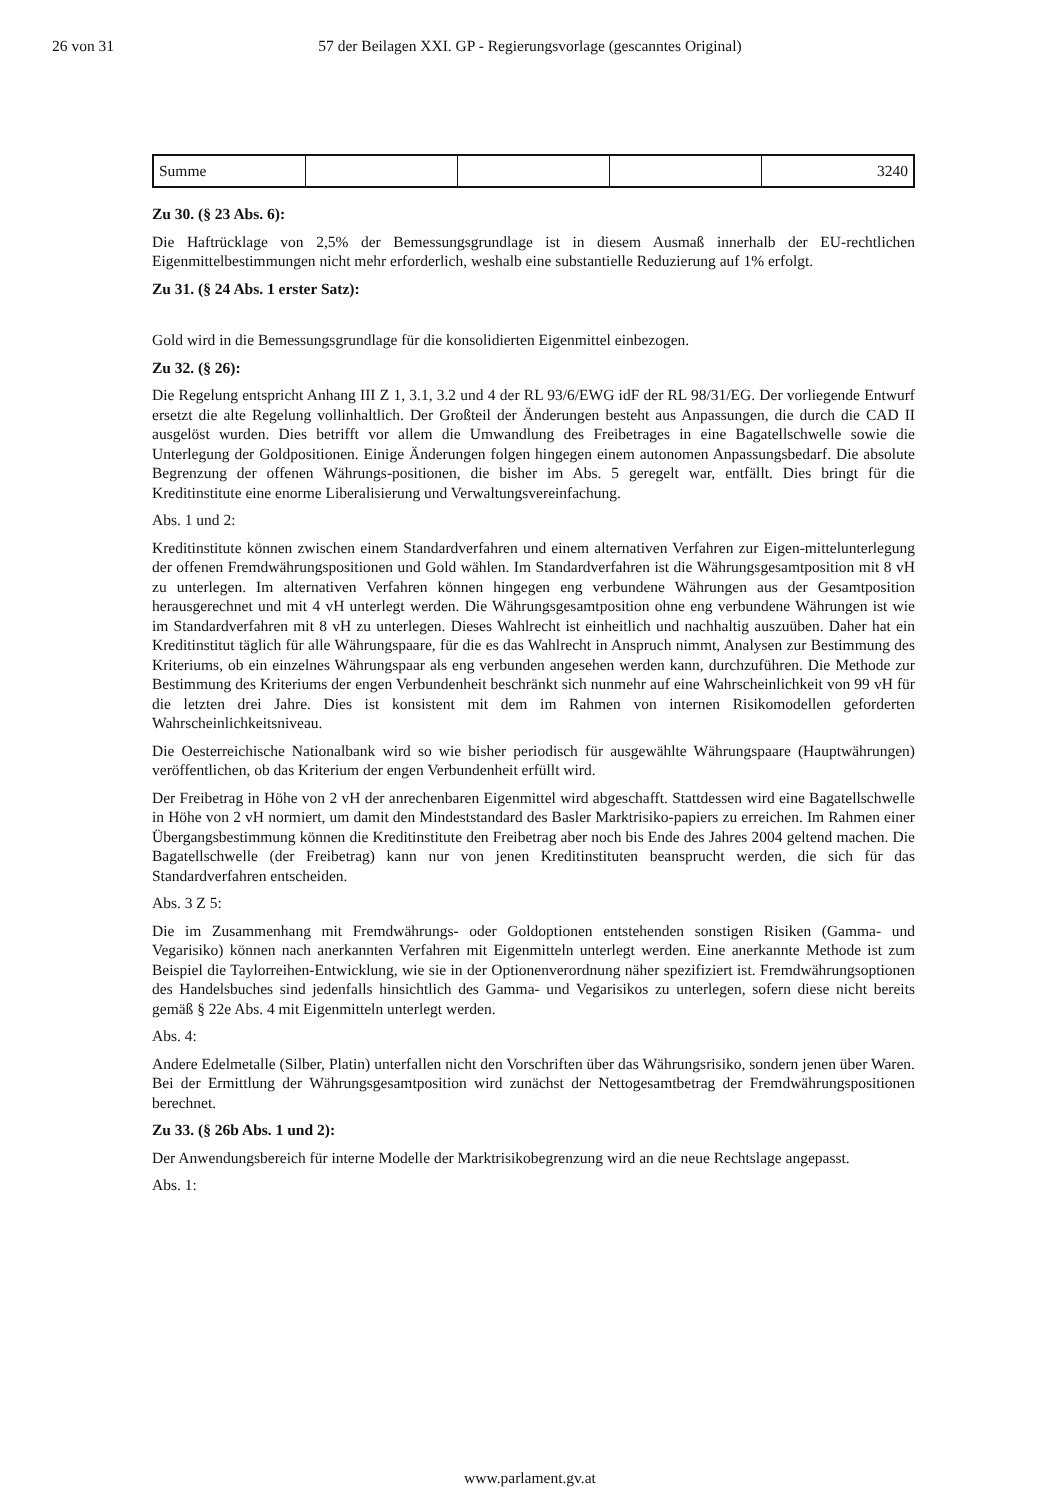26 von 31 57 der Beilagen XXI. GP - Regierungsvorlage (gescanntes Original)
| Summe | | | | 3240 |
Zu 30. (§ 23 Abs. 6):
Die Haftrücklage von 2,5% der Bemessungsgrundlage ist in diesem Ausmaß innerhalb der EU-rechtlichen Eigenmittelbestimmungen nicht mehr erforderlich, weshalb eine substantielle Reduzierung auf 1% erfolgt.
Zu 31. (§ 24 Abs. 1 erster Satz):
Gold wird in die Bemessungsgrundlage für die konsolidierten Eigenmittel einbezogen.
Zu 32. (§ 26):
Die Regelung entspricht Anhang III Z 1, 3.1, 3.2 und 4 der RL 93/6/EWG idF der RL 98/31/EG. Der vorliegende Entwurf ersetzt die alte Regelung vollinhaltlich. Der Großteil der Änderungen besteht aus Anpassungen, die durch die CAD II ausgelöst wurden. Dies betrifft vor allem die Umwandlung des Freibetrages in eine Bagatellschwelle sowie die Unterlegung der Goldpositionen. Einige Änderungen folgen hingegen einem autonomen Anpassungsbedarf. Die absolute Begrenzung der offenen Währungs-positionen, die bisher im Abs. 5 geregelt war, entfällt. Dies bringt für die Kreditinstitute eine enorme Liberalisierung und Verwaltungsvereinfachung.
Abs. 1 und 2:
Kreditinstitute können zwischen einem Standardverfahren und einem alternativen Verfahren zur Eigen-mittelunterlegung der offenen Fremdwährungspositionen und Gold wählen. Im Standardverfahren ist die Währungsgesamtposition mit 8 vH zu unterlegen. Im alternativen Verfahren können hingegen eng verbundene Währungen aus der Gesamtposition herausgerechnet und mit 4 vH unterlegt werden. Die Währungsgesamtposition ohne eng verbundene Währungen ist wie im Standardverfahren mit 8 vH zu unterlegen. Dieses Wahlrecht ist einheitlich und nachhaltig auszuüben. Daher hat ein Kreditinstitut täglich für alle Währungspaare, für die es das Wahlrecht in Anspruch nimmt, Analysen zur Bestimmung des Kriteriums, ob ein einzelnes Währungspaar als eng verbunden angesehen werden kann, durchzuführen. Die Methode zur Bestimmung des Kriteriums der engen Verbundenheit beschränkt sich nunmehr auf eine Wahrscheinlichkeit von 99 vH für die letzten drei Jahre. Dies ist konsistent mit dem im Rahmen von internen Risikomodellen geforderten Wahrscheinlichkeitsniveau.
Die Oesterreichische Nationalbank wird so wie bisher periodisch für ausgewählte Währungspaare (Hauptwährungen) veröffentlichen, ob das Kriterium der engen Verbundenheit erfüllt wird.
Der Freibetrag in Höhe von 2 vH der anrechenbaren Eigenmittel wird abgeschafft. Stattdessen wird eine Bagatellschwelle in Höhe von 2 vH normiert, um damit den Mindeststandard des Basler Marktrisiko-papiers zu erreichen. Im Rahmen einer Übergangsbestimmung können die Kreditinstitute den Freibetrag aber noch bis Ende des Jahres 2004 geltend machen. Die Bagatellschwelle (der Freibetrag) kann nur von jenen Kreditinstituten beansprucht werden, die sich für das Standardverfahren entscheiden.
Abs. 3 Z 5:
Die im Zusammenhang mit Fremdwährungs- oder Goldoptionen entstehenden sonstigen Risiken (Gamma- und Vegarisiko) können nach anerkannten Verfahren mit Eigenmitteln unterlegt werden. Eine anerkannte Methode ist zum Beispiel die Taylorreihen-Entwicklung, wie sie in der Optionenverordnung näher spezifiziert ist. Fremdwährungsoptionen des Handelsbuches sind jedenfalls hinsichtlich des Gamma- und Vegarisikos zu unterlegen, sofern diese nicht bereits gemäß § 22e Abs. 4 mit Eigenmitteln unterlegt werden.
Abs. 4:
Andere Edelmetalle (Silber, Platin) unterfallen nicht den Vorschriften über das Währungsrisiko, sondern jenen über Waren. Bei der Ermittlung der Währungsgesamtposition wird zunächst der Nettogesamtbetrag der Fremdwährungspositionen berechnet.
Zu 33. (§ 26b Abs. 1 und 2):
Der Anwendungsbereich für interne Modelle der Marktrisikobegrenzung wird an die neue Rechtslage angepasst.
Abs. 1:
www.parlament.gv.at